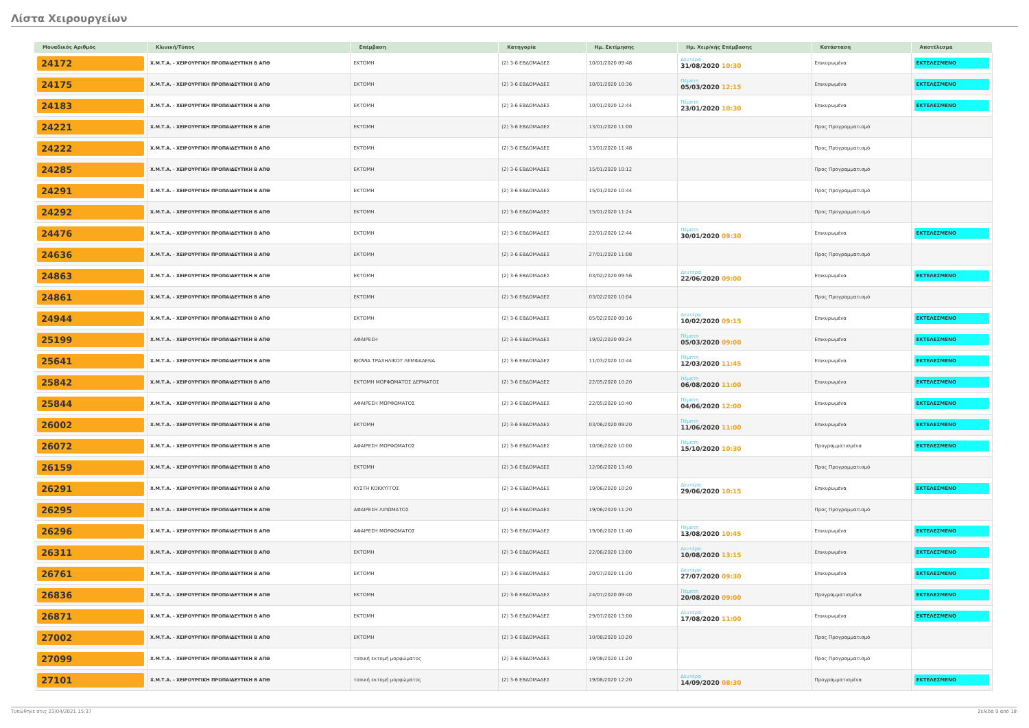Λίστα Χειρουργείων
| Μοναδικός Αριθμός | Κλινική/Τύπος | Επέμβαση | Κατηγορία | Ημ. Εκτίμησης | Ημ. Χειρ/κής Επέμβασης | Κατάσταση | Αποτέλεσμα |
| --- | --- | --- | --- | --- | --- | --- | --- |
| 24172 | Χ.Μ.Τ.Α. - ΧΕΙΡΟΥΡΓΙΚΗ ΠΡΟΠΑΙΔΕΥΤΙΚΗ Β ΑΠΘ | ΕΚΤΟΜΗ | (2) 3-6 ΕΒΔΟΜΑΔΕΣ | 10/01/2020 09:48 | Δευτέρα 31/08/2020 10:30 | Επικυρωμένα | ΕΚΤΕΛΕΣΜΕΝΟ |
| 24175 | Χ.Μ.Τ.Α. - ΧΕΙΡΟΥΡΓΙΚΗ ΠΡΟΠΑΙΔΕΥΤΙΚΗ Β ΑΠΘ | ΕΚΤΟΜΗ | (2) 3-6 ΕΒΔΟΜΑΔΕΣ | 10/01/2020 10:36 | Πέμπτη 05/03/2020 12:15 | Επικυρωμένα | ΕΚΤΕΛΕΣΜΕΝΟ |
| 24183 | Χ.Μ.Τ.Α. - ΧΕΙΡΟΥΡΓΙΚΗ ΠΡΟΠΑΙΔΕΥΤΙΚΗ Β ΑΠΘ | ΕΚΤΟΜΗ | (2) 3-6 ΕΒΔΟΜΑΔΕΣ | 10/01/2020 12:44 | Πέμπτη 23/01/2020 10:30 | Επικυρωμένα | ΕΚΤΕΛΕΣΜΕΝΟ |
| 24221 | Χ.Μ.Τ.Α. - ΧΕΙΡΟΥΡΓΙΚΗ ΠΡΟΠΑΙΔΕΥΤΙΚΗ Β ΑΠΘ | ΕΚΤΟΜΗ | (2) 3-6 ΕΒΔΟΜΑΔΕΣ | 13/01/2020 11:00 | | Προς Προγραμματισμό | |
| 24222 | Χ.Μ.Τ.Α. - ΧΕΙΡΟΥΡΓΙΚΗ ΠΡΟΠΑΙΔΕΥΤΙΚΗ Β ΑΠΘ | ΕΚΤΟΜΗ | (2) 3-6 ΕΒΔΟΜΑΔΕΣ | 13/01/2020 11:48 | | Προς Προγραμματισμό | |
| 24285 | Χ.Μ.Τ.Α. - ΧΕΙΡΟΥΡΓΙΚΗ ΠΡΟΠΑΙΔΕΥΤΙΚΗ Β ΑΠΘ | ΕΚΤΟΜΗ | (2) 3-6 ΕΒΔΟΜΑΔΕΣ | 15/01/2020 10:12 | | Προς Προγραμματισμό | |
| 24291 | Χ.Μ.Τ.Α. - ΧΕΙΡΟΥΡΓΙΚΗ ΠΡΟΠΑΙΔΕΥΤΙΚΗ Β ΑΠΘ | ΕΚΤΟΜΗ | (2) 3-6 ΕΒΔΟΜΑΔΕΣ | 15/01/2020 10:44 | | Προς Προγραμματισμό | |
| 24292 | Χ.Μ.Τ.Α. - ΧΕΙΡΟΥΡΓΙΚΗ ΠΡΟΠΑΙΔΕΥΤΙΚΗ Β ΑΠΘ | ΕΚΤΟΜΗ | (2) 3-6 ΕΒΔΟΜΑΔΕΣ | 15/01/2020 11:24 | | Προς Προγραμματισμό | |
| 24476 | Χ.Μ.Τ.Α. - ΧΕΙΡΟΥΡΓΙΚΗ ΠΡΟΠΑΙΔΕΥΤΙΚΗ Β ΑΠΘ | ΕΚΤΟΜΗ | (2) 3-6 ΕΒΔΟΜΑΔΕΣ | 22/01/2020 12:44 | Πέμπτη 30/01/2020 09:30 | Επικυρωμένα | ΕΚΤΕΛΕΣΜΕΝΟ |
| 24636 | Χ.Μ.Τ.Α. - ΧΕΙΡΟΥΡΓΙΚΗ ΠΡΟΠΑΙΔΕΥΤΙΚΗ Β ΑΠΘ | ΕΚΤΟΜΗ | (2) 3-6 ΕΒΔΟΜΑΔΕΣ | 27/01/2020 11:08 | | Προς Προγραμματισμό | |
| 24863 | Χ.Μ.Τ.Α. - ΧΕΙΡΟΥΡΓΙΚΗ ΠΡΟΠΑΙΔΕΥΤΙΚΗ Β ΑΠΘ | ΕΚΤΟΜΗ | (2) 3-6 ΕΒΔΟΜΑΔΕΣ | 03/02/2020 09:56 | Δευτέρα 22/06/2020 09:00 | Επικυρωμένα | ΕΚΤΕΛΕΣΜΕΝΟ |
| 24861 | Χ.Μ.Τ.Α. - ΧΕΙΡΟΥΡΓΙΚΗ ΠΡΟΠΑΙΔΕΥΤΙΚΗ Β ΑΠΘ | ΕΚΤΟΜΗ | (2) 3-6 ΕΒΔΟΜΑΔΕΣ | 03/02/2020 10:04 | | Προς Προγραμματισμό | |
| 24944 | Χ.Μ.Τ.Α. - ΧΕΙΡΟΥΡΓΙΚΗ ΠΡΟΠΑΙΔΕΥΤΙΚΗ Β ΑΠΘ | ΕΚΤΟΜΗ | (2) 3-6 ΕΒΔΟΜΑΔΕΣ | 05/02/2020 09:16 | Δευτέρα 10/02/2020 09:15 | Επικυρωμένα | ΕΚΤΕΛΕΣΜΕΝΟ |
| 25199 | Χ.Μ.Τ.Α. - ΧΕΙΡΟΥΡΓΙΚΗ ΠΡΟΠΑΙΔΕΥΤΙΚΗ Β ΑΠΘ | ΑΦΑΙΡΕΣΗ | (2) 3-6 ΕΒΔΟΜΑΔΕΣ | 19/02/2020 09:24 | Πέμπτη 05/03/2020 09:00 | Επικυρωμένα | ΕΚΤΕΛΕΣΜΕΝΟ |
| 25641 | Χ.Μ.Τ.Α. - ΧΕΙΡΟΥΡΓΙΚΗ ΠΡΟΠΑΙΔΕΥΤΙΚΗ Β ΑΠΘ | ΒΙΟΨΙΑ ΤΡΑΧΗΛΙΚΟΥ ΛΕΜΦΑΔΕΝΑ | (2) 3-6 ΕΒΔΟΜΑΔΕΣ | 11/03/2020 10:44 | Πέμπτη 12/03/2020 11:45 | Επικυρωμένα | ΕΚΤΕΛΕΣΜΕΝΟ |
| 25842 | Χ.Μ.Τ.Α. - ΧΕΙΡΟΥΡΓΙΚΗ ΠΡΟΠΑΙΔΕΥΤΙΚΗ Β ΑΠΘ | ΕΚΤΟΜΗ ΜΟΡΦΩΜΑΤΟΣ ΔΕΡΜΑΤΟΣ | (2) 3-6 ΕΒΔΟΜΑΔΕΣ | 22/05/2020 10:20 | Πέμπτη 06/08/2020 11:00 | Επικυρωμένα | ΕΚΤΕΛΕΣΜΕΝΟ |
| 25844 | Χ.Μ.Τ.Α. - ΧΕΙΡΟΥΡΓΙΚΗ ΠΡΟΠΑΙΔΕΥΤΙΚΗ Β ΑΠΘ | ΑΦΑΙΡΕΣΗ ΜΟΡΦΩΜΑΤΟΣ | (2) 3-6 ΕΒΔΟΜΑΔΕΣ | 22/05/2020 10:40 | Πέμπτη 04/06/2020 12:00 | Επικυρωμένα | ΕΚΤΕΛΕΣΜΕΝΟ |
| 26002 | Χ.Μ.Τ.Α. - ΧΕΙΡΟΥΡΓΙΚΗ ΠΡΟΠΑΙΔΕΥΤΙΚΗ Β ΑΠΘ | ΕΚΤΟΜΗ | (2) 3-6 ΕΒΔΟΜΑΔΕΣ | 03/06/2020 09:20 | Πέμπτη 11/06/2020 11:00 | Επικυρωμένα | ΕΚΤΕΛΕΣΜΕΝΟ |
| 26072 | Χ.Μ.Τ.Α. - ΧΕΙΡΟΥΡΓΙΚΗ ΠΡΟΠΑΙΔΕΥΤΙΚΗ Β ΑΠΘ | ΑΦΑΙΡΕΣΗ ΜΟΡΦΩΜΑΤΟΣ | (2) 3-6 ΕΒΔΟΜΑΔΕΣ | 10/06/2020 10:00 | Πέμπτη 15/10/2020 10:30 | Προγραμματισμένα | ΕΚΤΕΛΕΣΜΕΝΟ |
| 26159 | Χ.Μ.Τ.Α. - ΧΕΙΡΟΥΡΓΙΚΗ ΠΡΟΠΑΙΔΕΥΤΙΚΗ Β ΑΠΘ | ΕΚΤΟΜΗ | (2) 3-6 ΕΒΔΟΜΑΔΕΣ | 12/06/2020 13:40 | | Προς Προγραμματισμό | |
| 26291 | Χ.Μ.Τ.Α. - ΧΕΙΡΟΥΡΓΙΚΗ ΠΡΟΠΑΙΔΕΥΤΙΚΗ Β ΑΠΘ | ΚΥΣΤΗ ΚΟΚΚΥΓΓΟΣ | (2) 3-6 ΕΒΔΟΜΑΔΕΣ | 19/06/2020 10:20 | Δευτέρα 29/06/2020 10:15 | Επικυρωμένα | ΕΚΤΕΛΕΣΜΕΝΟ |
| 26295 | Χ.Μ.Τ.Α. - ΧΕΙΡΟΥΡΓΙΚΗ ΠΡΟΠΑΙΔΕΥΤΙΚΗ Β ΑΠΘ | ΑΦΑΙΡΕΣΗ ΛΙΠΩΜΑΤΟΣ | (2) 3-6 ΕΒΔΟΜΑΔΕΣ | 19/06/2020 11:20 | | Προς Προγραμματισμό | |
| 26296 | Χ.Μ.Τ.Α. - ΧΕΙΡΟΥΡΓΙΚΗ ΠΡΟΠΑΙΔΕΥΤΙΚΗ Β ΑΠΘ | ΑΦΑΙΡΕΣΗ ΜΟΡΦΩΜΑΤΟΣ | (2) 3-6 ΕΒΔΟΜΑΔΕΣ | 19/06/2020 11:40 | Πέμπτη 13/08/2020 10:45 | Επικυρωμένα | ΕΚΤΕΛΕΣΜΕΝΟ |
| 26311 | Χ.Μ.Τ.Α. - ΧΕΙΡΟΥΡΓΙΚΗ ΠΡΟΠΑΙΔΕΥΤΙΚΗ Β ΑΠΘ | ΕΚΤΟΜΗ | (2) 3-6 ΕΒΔΟΜΑΔΕΣ | 22/06/2020 13:00 | Δευτέρα 10/08/2020 13:15 | Επικυρωμένα | ΕΚΤΕΛΕΣΜΕΝΟ |
| 26761 | Χ.Μ.Τ.Α. - ΧΕΙΡΟΥΡΓΙΚΗ ΠΡΟΠΑΙΔΕΥΤΙΚΗ Β ΑΠΘ | ΕΚΤΟΜΗ | (2) 3-6 ΕΒΔΟΜΑΔΕΣ | 20/07/2020 11:20 | Δευτέρα 27/07/2020 09:30 | Επικυρωμένα | ΕΚΤΕΛΕΣΜΕΝΟ |
| 26836 | Χ.Μ.Τ.Α. - ΧΕΙΡΟΥΡΓΙΚΗ ΠΡΟΠΑΙΔΕΥΤΙΚΗ Β ΑΠΘ | ΕΚΤΟΜΗ | (2) 3-6 ΕΒΔΟΜΑΔΕΣ | 24/07/2020 09:40 | Πέμπτη 20/08/2020 09:00 | Προγραμματισμένα | ΕΚΤΕΛΕΣΜΕΝΟ |
| 26871 | Χ.Μ.Τ.Α. - ΧΕΙΡΟΥΡΓΙΚΗ ΠΡΟΠΑΙΔΕΥΤΙΚΗ Β ΑΠΘ | ΕΚΤΟΜΗ | (2) 3-6 ΕΒΔΟΜΑΔΕΣ | 29/07/2020 13:00 | Δευτέρα 17/08/2020 11:00 | Επικυρωμένα | ΕΚΤΕΛΕΣΜΕΝΟ |
| 27002 | Χ.Μ.Τ.Α. - ΧΕΙΡΟΥΡΓΙΚΗ ΠΡΟΠΑΙΔΕΥΤΙΚΗ Β ΑΠΘ | ΕΚΤΟΜΗ | (2) 3-6 ΕΒΔΟΜΑΔΕΣ | 10/08/2020 10:20 | | Προς Προγραμματισμό | |
| 27099 | Χ.Μ.Τ.Α. - ΧΕΙΡΟΥΡΓΙΚΗ ΠΡΟΠΑΙΔΕΥΤΙΚΗ Β ΑΠΘ | τοπική εκτομή μορφώματος | (2) 3-6 ΕΒΔΟΜΑΔΕΣ | 19/08/2020 11:20 | | Προς Προγραμματισμό | |
| 27101 | Χ.Μ.Τ.Α. - ΧΕΙΡΟΥΡΓΙΚΗ ΠΡΟΠΑΙΔΕΥΤΙΚΗ Β ΑΠΘ | τοπική εκτομή μορφώματος | (2) 3-6 ΕΒΔΟΜΑΔΕΣ | 19/08/2020 12:20 | Δευτέρα 14/09/2020 08:30 | Προγραμματισμένα | ΕΚΤΕΛΕΣΜΕΝΟ |
Τυπώθηκε στις 23/04/2021 15:37 Σελίδα 9 από 18